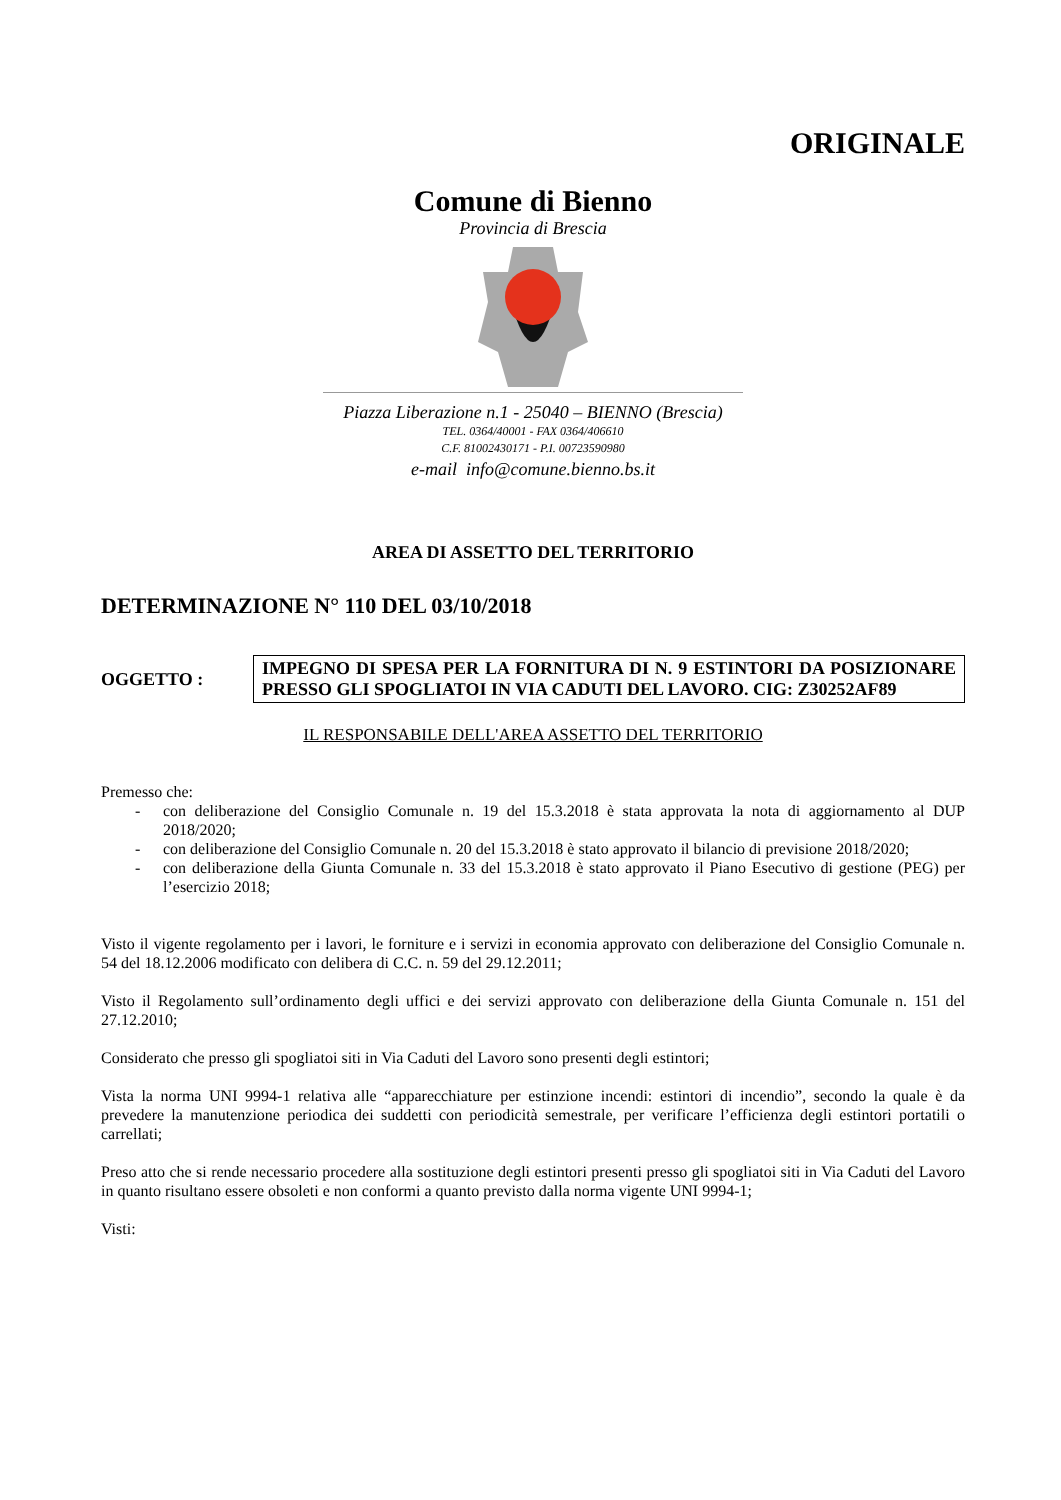ORIGINALE
Comune di Bienno
Provincia di Brescia
Piazza Liberazione n.1 - 25040 – BIENNO (Brescia)
TEL. 0364/40001 - FAX 0364/406610
C.F. 81002430171 - P.I. 00723590980
e-mail info@comune.bienno.bs.it
AREA DI ASSETTO DEL TERRITORIO
DETERMINAZIONE N° 110 DEL 03/10/2018
OGGETTO :
IMPEGNO DI SPESA PER LA FORNITURA DI N. 9 ESTINTORI DA POSIZIONARE PRESSO GLI SPOGLIATOI IN VIA CADUTI DEL LAVORO. CIG: Z30252AF89
IL RESPONSABILE DELL'AREA ASSETTO DEL TERRITORIO
Premesso che:
- con deliberazione del Consiglio Comunale n. 19 del 15.3.2018 è stata approvata la nota di aggiornamento al DUP 2018/2020;
- con deliberazione del Consiglio Comunale n. 20 del 15.3.2018 è stato approvato il bilancio di previsione 2018/2020;
- con deliberazione della Giunta Comunale n. 33 del 15.3.2018 è stato approvato il Piano Esecutivo di gestione (PEG) per l’esercizio 2018;
Visto il vigente regolamento per i lavori, le forniture e i servizi in economia approvato con deliberazione del Consiglio Comunale n. 54 del 18.12.2006 modificato con delibera di C.C. n. 59 del 29.12.2011;
Visto il Regolamento sull’ordinamento degli uffici e dei servizi approvato con deliberazione della Giunta Comunale n. 151 del 27.12.2010;
Considerato che presso gli spogliatoi siti in Via Caduti del Lavoro sono presenti degli estintori;
Vista la norma UNI 9994-1 relativa alle “apparecchiature per estinzione incendi: estintori di incendio”, secondo la quale è da prevedere la manutenzione periodica dei suddetti con periodicità semestrale, per verificare l’efficienza degli estintori portatili o carrellati;
Preso atto che si rende necessario procedere alla sostituzione degli estintori presenti presso gli spogliatoi siti in Via Caduti del Lavoro in quanto risultano essere obsoleti e non conformi a quanto previsto dalla norma vigente UNI 9994-1;
Visti: